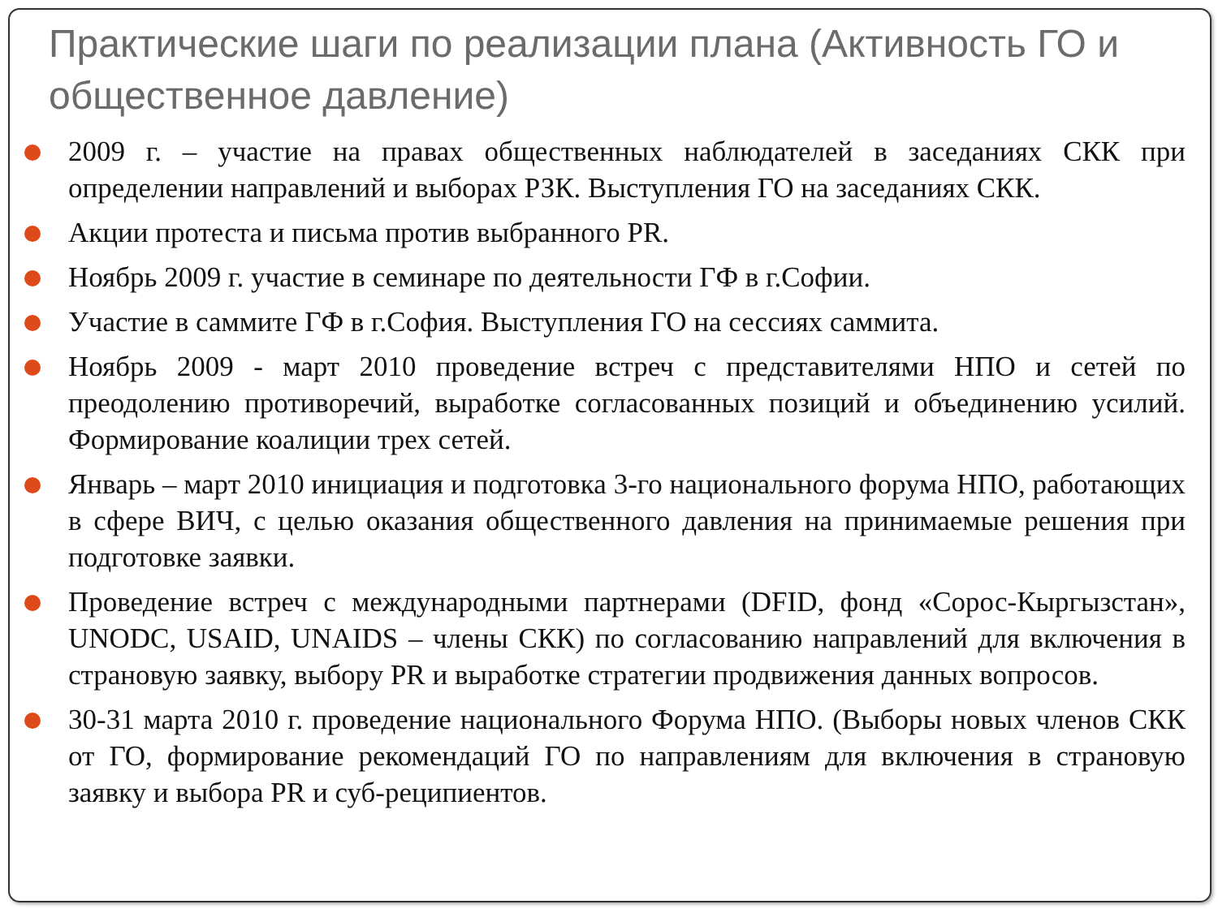Практические шаги по реализации плана (Активность ГО и общественное давление)
2009 г. – участие на правах общественных наблюдателей в заседаниях СКК при определении направлений и выборах РЗК. Выступления ГО на заседаниях СКК.
Акции протеста и письма против выбранного PR.
Ноябрь 2009 г. участие в семинаре по деятельности ГФ в г.Софии.
Участие в саммите ГФ в г.София. Выступления ГО на сессиях саммита.
Ноябрь 2009 - март 2010 проведение встреч с представителями НПО и сетей по преодолению противоречий, выработке согласованных позиций и объединению усилий. Формирование коалиции трех сетей.
Январь – март 2010 инициация и подготовка 3-го национального форума НПО, работающих в сфере ВИЧ, с целью оказания общественного давления на принимаемые решения при подготовке заявки.
Проведение встреч с международными партнерами (DFID, фонд «Сорос-Кыргызстан», UNODC, USAID, UNAIDS – члены СКК) по согласованию направлений для включения в страновую заявку, выбору PR и выработке стратегии продвижения данных вопросов.
30-31 марта 2010 г. проведение национального Форума НПО. (Выборы новых членов СКК от ГО, формирование рекомендаций ГО по направлениям для включения в страновую заявку и выбора PR и суб-реципиентов.